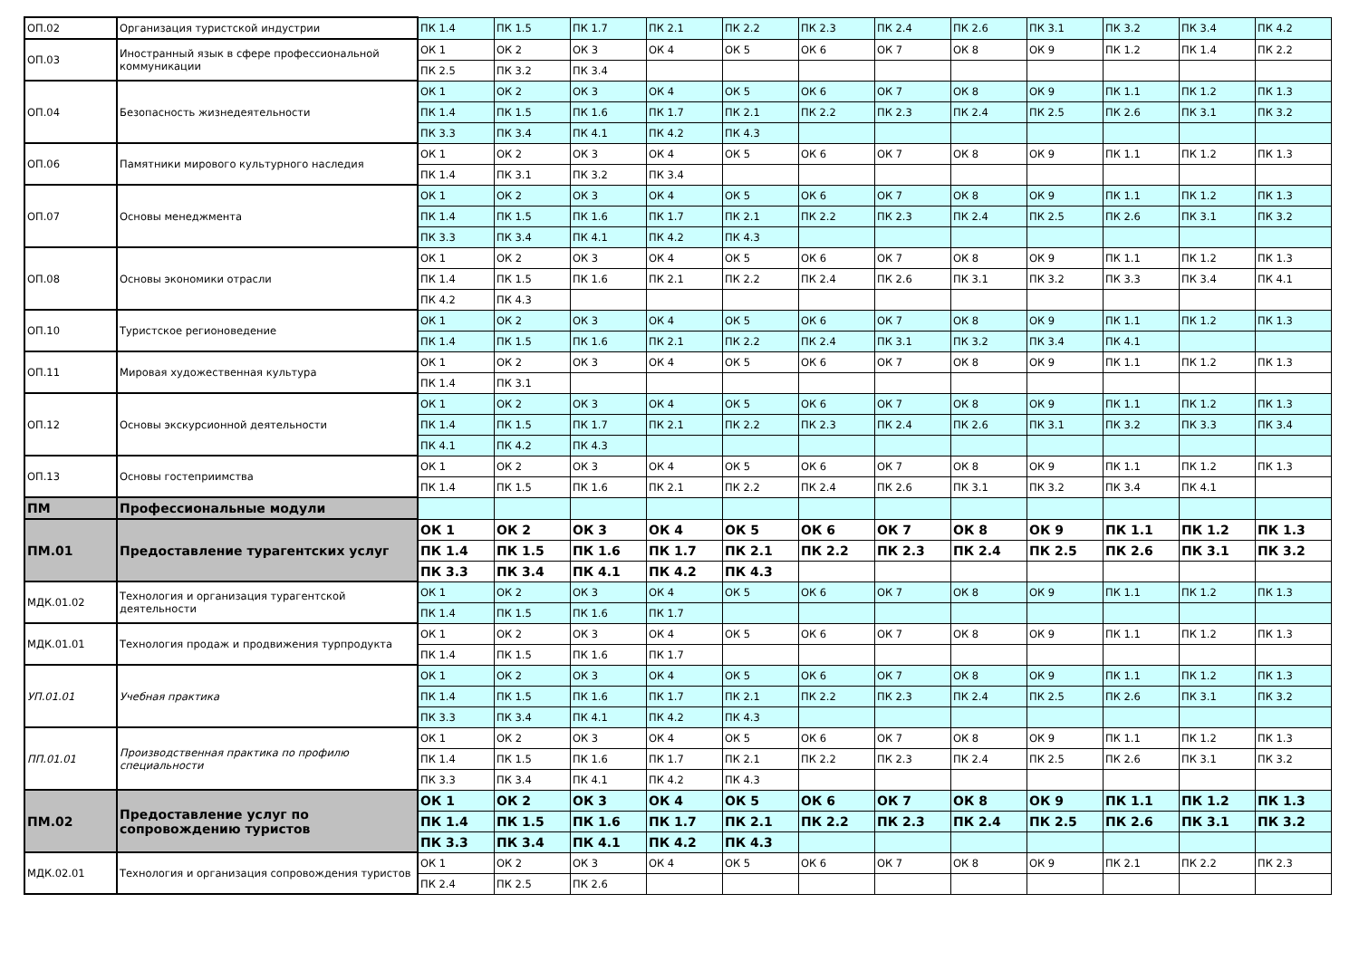| ОП.02 | Организация туристской индустрии | ПК 1.4 | ПК 1.5 | ПК 1.7 | ПК 2.1 | ПК 2.2 | ПК 2.3 | ПК 2.4 | ПК 2.6 | ПК 3.1 | ПК 3.2 | ПК 3.4 | ПК 4.2 |
| ОП.03 | Иностранный язык в сфере профессиональной коммуникации | ОК 1 | ОК 2 | ОК 3 | ОК 4 | ОК 5 | ОК 6 | ОК 7 | ОК 8 | ОК 9 | ПК 1.2 | ПК 1.4 | ПК 2.2 |
| | | ПК 2.5 | ПК 3.2 | ПК 3.4 | | | | | | | | | |
| ОП.04 | Безопасность жизнедеятельности | ОК 1 | ОК 2 | ОК 3 | ОК 4 | ОК 5 | ОК 6 | ОК 7 | ОК 8 | ОК 9 | ПК 1.1 | ПК 1.2 | ПК 1.3 |
| | | ПК 1.4 | ПК 1.5 | ПК 1.6 | ПК 1.7 | ПК 2.1 | ПК 2.2 | ПК 2.3 | ПК 2.4 | ПК 2.5 | ПК 2.6 | ПК 3.1 | ПК 3.2 |
| | | ПК 3.3 | ПК 3.4 | ПК 4.1 | ПК 4.2 | ПК 4.3 | | | | | | | |
| ОП.06 | Памятники мирового культурного наследия | ОК 1 | ОК 2 | ОК 3 | ОК 4 | ОК 5 | ОК 6 | ОК 7 | ОК 8 | ОК 9 | ПК 1.1 | ПК 1.2 | ПК 1.3 |
| | | ПК 1.4 | ПК 3.1 | ПК 3.2 | ПК 3.4 | | | | | | | | |
| ОП.07 | Основы менеджмента | ОК 1 | ОК 2 | ОК 3 | ОК 4 | ОК 5 | ОК 6 | ОК 7 | ОК 8 | ОК 9 | ПК 1.1 | ПК 1.2 | ПК 1.3 |
| | | ПК 1.4 | ПК 1.5 | ПК 1.6 | ПК 1.7 | ПК 2.1 | ПК 2.2 | ПК 2.3 | ПК 2.4 | ПК 2.5 | ПК 2.6 | ПК 3.1 | ПК 3.2 |
| | | ПК 3.3 | ПК 3.4 | ПК 4.1 | ПК 4.2 | ПК 4.3 | | | | | | | |
| ОП.08 | Основы экономики отрасли | ОК 1 | ОК 2 | ОК 3 | ОК 4 | ОК 5 | ОК 6 | ОК 7 | ОК 8 | ОК 9 | ПК 1.1 | ПК 1.2 | ПК 1.3 |
| | | ПК 1.4 | ПК 1.5 | ПК 1.6 | ПК 2.1 | ПК 2.2 | ПК 2.4 | ПК 2.6 | ПК 3.1 | ПК 3.2 | ПК 3.3 | ПК 3.4 | ПК 4.1 |
| | | ПК 4.2 | ПК 4.3 | | | | | | | | | | |
| ОП.10 | Туристское регионоведение | ОК 1 | ОК 2 | ОК 3 | ОК 4 | ОК 5 | ОК 6 | ОК 7 | ОК 8 | ОК 9 | ПК 1.1 | ПК 1.2 | ПК 1.3 |
| | | ПК 1.4 | ПК 1.5 | ПК 1.6 | ПК 2.1 | ПК 2.2 | ПК 2.4 | ПК 3.1 | ПК 3.2 | ПК 3.4 | ПК 4.1 | | |
| ОП.11 | Мировая художественная культура | ОК 1 | ОК 2 | ОК 3 | ОК 4 | ОК 5 | ОК 6 | ОК 7 | ОК 8 | ОК 9 | ПК 1.1 | ПК 1.2 | ПК 1.3 |
| | | ПК 1.4 | ПК 3.1 | | | | | | | | | | |
| ОП.12 | Основы экскурсионной деятельности | ОК 1 | ОК 2 | ОК 3 | ОК 4 | ОК 5 | ОК 6 | ОК 7 | ОК 8 | ОК 9 | ПК 1.1 | ПК 1.2 | ПК 1.3 |
| | | ПК 1.4 | ПК 1.5 | ПК 1.7 | ПК 2.1 | ПК 2.2 | ПК 2.3 | ПК 2.4 | ПК 2.6 | ПК 3.1 | ПК 3.2 | ПК 3.3 | ПК 3.4 |
| | | ПК 4.1 | ПК 4.2 | ПК 4.3 | | | | | | | | | |
| ОП.13 | Основы гостеприимства | ОК 1 | ОК 2 | ОК 3 | ОК 4 | ОК 5 | ОК 6 | ОК 7 | ОК 8 | ОК 9 | ПК 1.1 | ПК 1.2 | ПК 1.3 |
| | | ПК 1.4 | ПК 1.5 | ПК 1.6 | ПК 2.1 | ПК 2.2 | ПК 2.4 | ПК 2.6 | ПК 3.1 | ПК 3.2 | ПК 3.4 | ПК 4.1 | |
| ПМ | Профессиональные модули | | | | | | | | | | | | |
| ПМ.01 | Предоставление турагентских услуг | ОК 1 | ОК 2 | ОК 3 | ОК 4 | ОК 5 | ОК 6 | ОК 7 | ОК 8 | ОК 9 | ПК 1.1 | ПК 1.2 | ПК 1.3 |
| | | ПК 1.4 | ПК 1.5 | ПК 1.6 | ПК 1.7 | ПК 2.1 | ПК 2.2 | ПК 2.3 | ПК 2.4 | ПК 2.5 | ПК 2.6 | ПК 3.1 | ПК 3.2 |
| | | ПК 3.3 | ПК 3.4 | ПК 4.1 | ПК 4.2 | ПК 4.3 | | | | | | | |
| МДК.01.02 | Технология и организация турагентской деятельности | ОК 1 | ОК 2 | ОК 3 | ОК 4 | ОК 5 | ОК 6 | ОК 7 | ОК 8 | ОК 9 | ПК 1.1 | ПК 1.2 | ПК 1.3 |
| | | ПК 1.4 | ПК 1.5 | ПК 1.6 | ПК 1.7 | | | | | | | | |
| МДК.01.01 | Технология продаж и продвижения турпродукта | ОК 1 | ОК 2 | ОК 3 | ОК 4 | ОК 5 | ОК 6 | ОК 7 | ОК 8 | ОК 9 | ПК 1.1 | ПК 1.2 | ПК 1.3 |
| | | ПК 1.4 | ПК 1.5 | ПК 1.6 | ПК 1.7 | | | | | | | | |
| УП.01.01 | Учебная практика | ОК 1 | ОК 2 | ОК 3 | ОК 4 | ОК 5 | ОК 6 | ОК 7 | ОК 8 | ОК 9 | ПК 1.1 | ПК 1.2 | ПК 1.3 |
| | | ПК 1.4 | ПК 1.5 | ПК 1.6 | ПК 1.7 | ПК 2.1 | ПК 2.2 | ПК 2.3 | ПК 2.4 | ПК 2.5 | ПК 2.6 | ПК 3.1 | ПК 3.2 |
| | | ПК 3.3 | ПК 3.4 | ПК 4.1 | ПК 4.2 | ПК 4.3 | | | | | | | |
| ПП.01.01 | Производственная практика по профилю специальности | ОК 1 | ОК 2 | ОК 3 | ОК 4 | ОК 5 | ОК 6 | ОК 7 | ОК 8 | ОК 9 | ПК 1.1 | ПК 1.2 | ПК 1.3 |
| | | ПК 1.4 | ПК 1.5 | ПК 1.6 | ПК 1.7 | ПК 2.1 | ПК 2.2 | ПК 2.3 | ПК 2.4 | ПК 2.5 | ПК 2.6 | ПК 3.1 | ПК 3.2 |
| | | ПК 3.3 | ПК 3.4 | ПК 4.1 | ПК 4.2 | ПК 4.3 | | | | | | | |
| ПМ.02 | Предоставление услуг по сопровождению туристов | ОК 1 | ОК 2 | ОК 3 | ОК 4 | ОК 5 | ОК 6 | ОК 7 | ОК 8 | ОК 9 | ПК 1.1 | ПК 1.2 | ПК 1.3 |
| | | ПК 1.4 | ПК 1.5 | ПК 1.6 | ПК 1.7 | ПК 2.1 | ПК 2.2 | ПК 2.3 | ПК 2.4 | ПК 2.5 | ПК 2.6 | ПК 3.1 | ПК 3.2 |
| | | ПК 3.3 | ПК 3.4 | ПК 4.1 | ПК 4.2 | ПК 4.3 | | | | | | | |
| МДК.02.01 | Технология и организация сопровождения туристов | ОК 1 | ОК 2 | ОК 3 | ОК 4 | ОК 5 | ОК 6 | ОК 7 | ОК 8 | ОК 9 | ПК 2.1 | ПК 2.2 | ПК 2.3 |
| | | ПК 2.4 | ПК 2.5 | ПК 2.6 | | | | | | | | | |